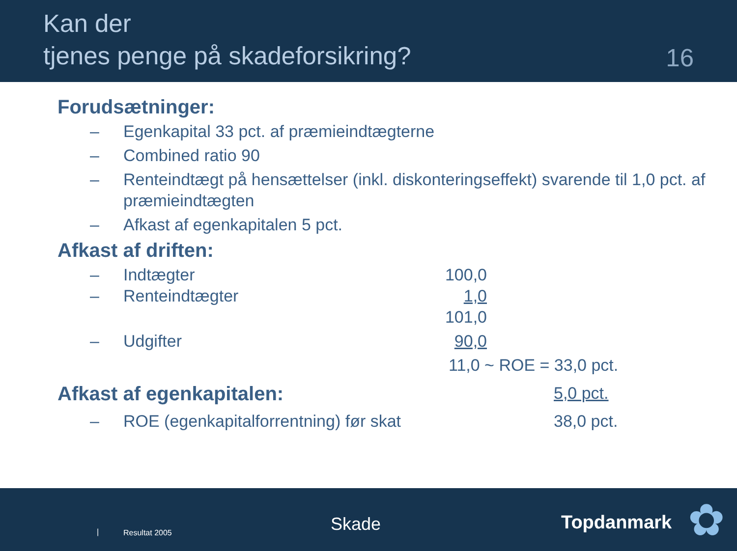Kan der
tjenes penge på skadeforsikring?
16
Forudsætninger:
– Egenkapital 33 pct. af præmieindtægterne
– Combined ratio 90
– Renteindtægt på hensættelser (inkl. diskonteringseffekt) svarende til 1,0 pct. af præmieindtægten
– Afkast af egenkapitalen 5 pct.
Afkast af driften:
– Indtægter 100,0
– Renteindtægter 1,0
101,0
– Udgifter 90,0
11,0 ~ ROE = 33,0 pct.
Afkast af egenkapitalen:
5,0 pct.
– ROE (egenkapitalforrentning) før skat 38,0 pct.
| Resultat 2005 Skade Topdanmark ✿